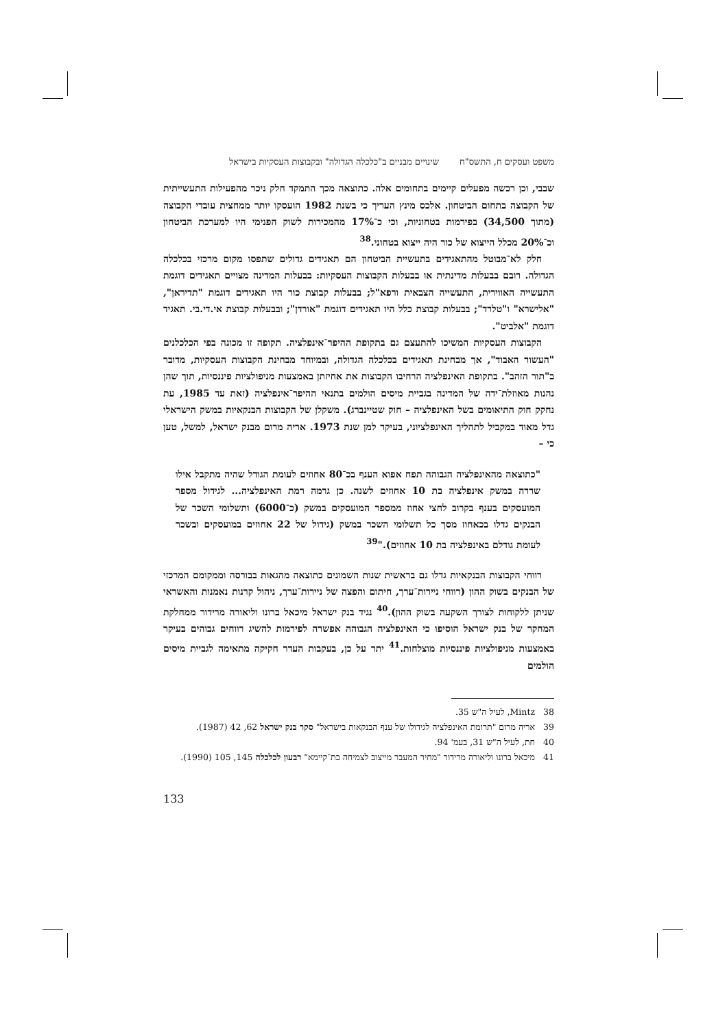משפט ועסקים ח, התשס"ח שינויים מבניים ב"כלכלה הגדולה" ובקבוצות העסקיות בישראל
שבבי, וכן רכשה מפעלים קיימים בתחומים אלה. כתוצאה מכך התמקד חלק ניכר מהפעילות התעשייתית של הקבוצה בתחום הביטחון. אלכס מינץ העריך כי בשנת 1982 הועסקו יותר ממחצית עובדי הקבוצה (מתוך 34,500) בפירמות בטחוניות, וכי כ־17% מהמכירות לשוק הפנימי היו למערכת הביטחון וכ־20% מכלל הייצוא של כור היה ייצוא בטחוני.<sup>38</sup>
חלק לא־מבוטל מהתאגידים בתעשיית הביטחון הם תאגידים גדולים שתפסו מקום מרכזי בכלכלה הגדולה. רובם בבעלות מדינתית או בבעלות הקבוצות העסקיות: בבעלות המדינה מצויים תאגידים דוגמת התעשייה האווירית, התעשייה הצבאית ורפא"ל; בבעלות קבוצת כור היו תאגידים דוגמת "תדיראן", "אלישרא" ו"טלרד"; בבעלות קבוצת כלל היו תאגידים דוגמת "אורדן"; ובבעלות קבוצת אי.די.בי. תאגיד דוגמת "אלביט".
הקבוצות העסקיות המשיכו להתעצם גם בתקופת ההיפר־אינפלציה. תקופה זו מכונה בפי הכלכלנים "העשור האבוד", אך מבחינת תאגידים בכלכלה הגדולה, ובמיוחד מבחינת הקבוצות העסקיות, מדובר ב"תור הזהב". בתקופת האינפלציה הרחיבו הקבוצות את אחיזתן באמצעות מניפולציות פיננסיות, תוך שהן נהנות מאוזלת־ידה של המדינה בגביית מיסים הולמים בתנאי ההיפר־אינפלציה (זאת עד 1985, עת נחקק חוק התיאומים בשל האינפלציה – חוק שטיינברג). משקלן של הקבוצות הבנקאיות במשק הישראלי גדל מאוד במקביל לתהליך האינפלציוני, בעיקר למן שנת 1973. אריה מרום מבנק ישראל, למשל, טען כי –
"כתוצאה מהאינפלציה הגבוהה תפח אפוא הענף בכ־80 אחוזים לעומת הגודל שהיה מתקבל אילו שררה במשק אינפלציה בת 10 אחוזים לשנה. כן גרמה רמת האינפלציה... לגידול מספר המועסקים בענף בקרוב לחצי אחוז ממספר המועסקים במשק (כ־6000) ותשלומי השכר של הבנקים גדלו בכאחוז מסך כל תשלומי השכר במשק (גידול של 22 אחוזים במועסקים ובשכר לעומת גודלם באינפלציה בת 10 אחוזים)."<sup>39</sup>
רווחי הקבוצות הבנקאיות גדלו גם בראשית שנות השמונים כתוצאה מהגאות בבורסה וממקומם המרכזי של הבנקים בשוק ההון (רווחי ניירות־ערך, חיתום והפצה של ניירות־ערך, ניהול קרנות נאמנות והאשראי שניתן ללקוחות לצורך השקעה בשוק ההון).<sup>40</sup> נגיד בנק ישראל מיכאל ברונו וליאורה מרידור ממחלקת המחקר של בנק ישראל הוסיפו כי האינפלציה הגבוהה אפשרה לפירמות להשיג רווחים גבוהים בעיקר באמצעות מניפולציות פיננסיות מוצלחות.<sup>41</sup> יתר על כן, בעקבות העדר חקיקה מתאימה לגביית מיסים הולמים
38 Mintz, לעיל ה"ש 35.
39 אריה מרום "תרומת האינפלציה לגידולו של ענף הבנקאות בישראל" סקר בנק ישראל 62, 42 (1987).
40 חת, לעיל ה"ש 31, בעמ' 94.
41 מיכאל ברונו וליאורה מרידור "מחיר המעבר מייצוב לצמיחה בת־קיימא" רבעון לכלכלה 145, 105 (1990).
133